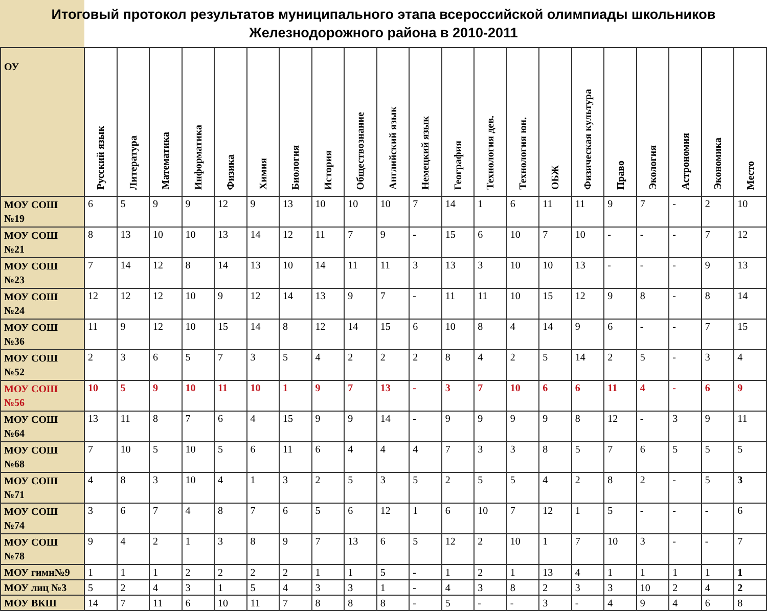Итоговый протокол результатов муниципального этапа всероссийской олимпиады школьников Железнодорожного района в 2010-2011
| ОУ | Русский язык | Литература | Математика | Информатика | Физика | Химия | Биология | История | Обществознание | Английский язык | Немецкий язык | География | Технология дев. | Технология юн. | ОБЖ | Физическая культура | Право | Экология | Астрономия | Экономика | Место |
| --- | --- | --- | --- | --- | --- | --- | --- | --- | --- | --- | --- | --- | --- | --- | --- | --- | --- | --- | --- | --- | --- |
| МОУ СОШ №19 | 6 | 5 | 9 | 9 | 12 | 9 | 13 | 10 | 10 | 10 | 7 | 14 | 1 | 6 | 11 | 11 | 9 | 7 | - | 2 | 10 |
| МОУ СОШ №21 | 8 | 13 | 10 | 10 | 13 | 14 | 12 | 11 | 7 | 9 | - | 15 | 6 | 10 | 7 | 10 | - | - | - | 7 | 12 |
| МОУ СОШ №23 | 7 | 14 | 12 | 8 | 14 | 13 | 10 | 14 | 11 | 11 | 3 | 13 | 3 | 10 | 10 | 13 | - | - | - | 9 | 13 |
| МОУ СОШ №24 | 12 | 12 | 12 | 10 | 9 | 12 | 14 | 13 | 9 | 7 | - | 11 | 11 | 10 | 15 | 12 | 9 | 8 | - | 8 | 14 |
| МОУ СОШ №36 | 11 | 9 | 12 | 10 | 15 | 14 | 8 | 12 | 14 | 15 | 6 | 10 | 8 | 4 | 14 | 9 | 6 | - | - | 7 | 15 |
| МОУ СОШ №52 | 2 | 3 | 6 | 5 | 7 | 3 | 5 | 4 | 2 | 2 | 2 | 8 | 4 | 2 | 5 | 14 | 2 | 5 | - | 3 | 4 |
| МОУ СОШ №56 | 10 | 5 | 9 | 10 | 11 | 10 | 1 | 9 | 7 | 13 | - | 3 | 7 | 10 | 6 | 6 | 11 | 4 | - | 6 | 9 |
| МОУ СОШ №64 | 13 | 11 | 8 | 7 | 6 | 4 | 15 | 9 | 9 | 14 | - | 9 | 9 | 9 | 9 | 8 | 12 | - | 3 | 9 | 11 |
| МОУ СОШ №68 | 7 | 10 | 5 | 10 | 5 | 6 | 11 | 6 | 4 | 4 | 4 | 7 | 3 | 3 | 8 | 5 | 7 | 6 | 5 | 5 | 5 |
| МОУ СОШ №71 | 4 | 8 | 3 | 10 | 4 | 1 | 3 | 2 | 5 | 3 | 5 | 2 | 5 | 5 | 4 | 2 | 8 | 2 | - | 5 | 3 |
| МОУ СОШ №74 | 3 | 6 | 7 | 4 | 8 | 7 | 6 | 5 | 6 | 12 | 1 | 6 | 10 | 7 | 12 | 1 | 5 | - | - | - | 6 |
| МОУ СОШ №78 | 9 | 4 | 2 | 1 | 3 | 8 | 9 | 7 | 13 | 6 | 5 | 12 | 2 | 10 | 1 | 7 | 10 | 3 | - | - | 7 |
| МОУ гимн№9 | 1 | 1 | 1 | 2 | 2 | 2 | 2 | 1 | 1 | 5 | - | 1 | 2 | 1 | 13 | 4 | 1 | 1 | 1 | 1 | 1 |
| МОУ лиц №3 | 5 | 2 | 4 | 3 | 1 | 5 | 4 | 3 | 3 | 1 | - | 4 | 3 | 8 | 2 | 3 | 3 | 10 | 2 | 4 | 2 |
| МОУ ВКШ | 14 | 7 | 11 | 6 | 10 | 11 | 7 | 8 | 8 | 8 | - | 5 | - | - | 3 | - | 4 | 9 | 4 | 6 | 8 |